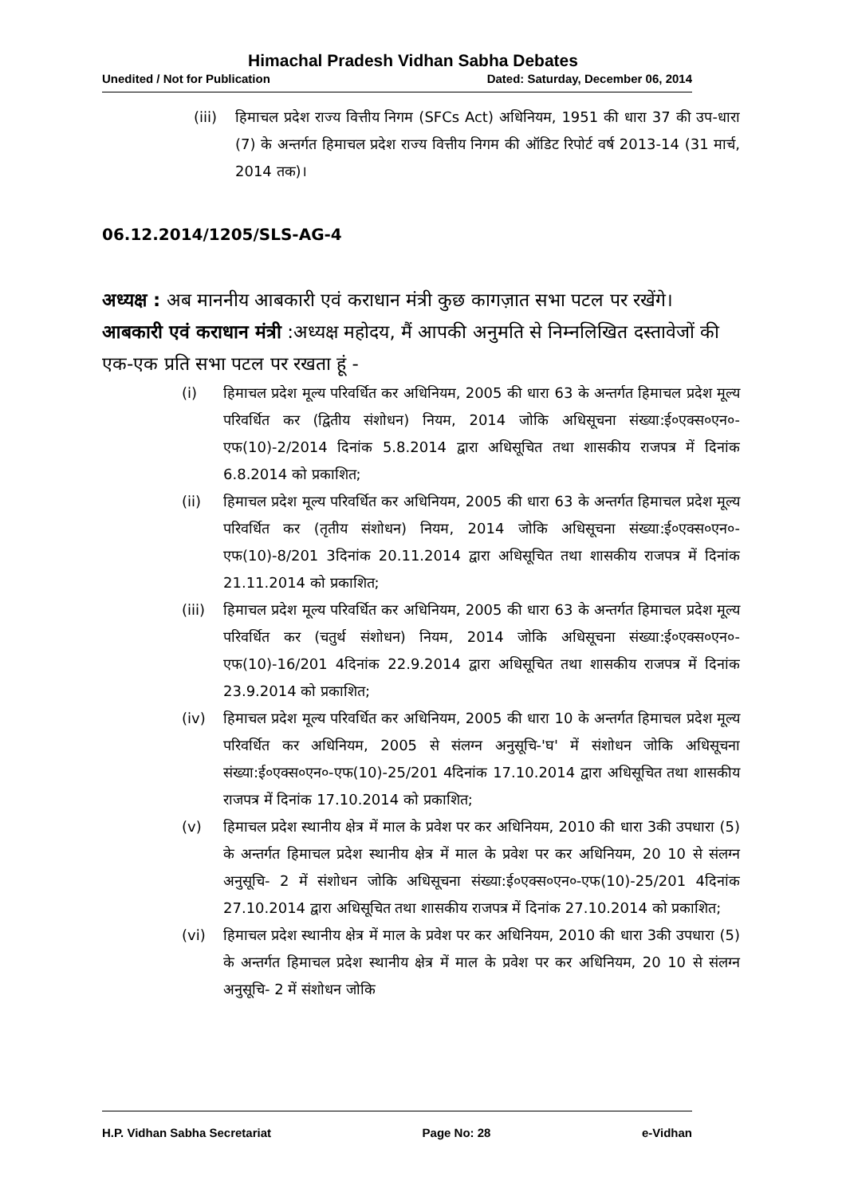Himachal Pradesh Vidhan Sabha Debates
Unedited / Not for Publication Dated: Saturday, December 06, 2014
(iii) हिमाचल प्रदेश राज्य वित्तीय निगम (SFCs Act) अधिनियम, 1951 की धारा 37 की उप-धारा (7) के अन्तर्गत हिमाचल प्रदेश राज्य वित्तीय निगम की ऑडिट रिपोर्ट वर्ष 2013-14 (31 मार्च, 2014 तक)।
06.12.2014/1205/SLS-AG-4
अध्यक्ष : अब माननीय आबकारी एवं कराधान मंत्री कुछ कागज़ात सभा पटल पर रखेंगे।
आबकारी एवं कराधान मंत्री :अध्यक्ष महोदय, मैं आपकी अनुमति से निम्नलिखित दस्तावेजों की एक-एक प्रति सभा पटल पर रखता हूं -
(i) हिमाचल प्रदेश मूल्य परिवर्धित कर अधिनियम, 2005 की धारा 63 के अन्तर्गत हिमाचल प्रदेश मूल्य परिवर्धित कर (द्वितीय संशोधन) नियम, 2014 जोकि अधिसूचना संख्या:ई०एक्स०एन०-एफ(10)-2/2014 दिनांक 5.8.2014 द्वारा अधिसूचित तथा शासकीय राजपत्र में दिनांक 6.8.2014 को प्रकाशित;
(ii) हिमाचल प्रदेश मूल्य परिवर्धित कर अधिनियम, 2005 की धारा 63 के अन्तर्गत हिमाचल प्रदेश मूल्य परिवर्धित कर (तृतीय संशोधन) नियम, 2014 जोकि अधिसूचना संख्या:ई०एक्स०एन०-एफ(10)-8/201 3दिनांक 20.11.2014 द्वारा अधिसूचित तथा शासकीय राजपत्र में दिनांक 21.11.2014 को प्रकाशित;
(iii) हिमाचल प्रदेश मूल्य परिवर्धित कर अधिनियम, 2005 की धारा 63 के अन्तर्गत हिमाचल प्रदेश मूल्य परिवर्धित कर (चतुर्थ संशोधन) नियम, 2014 जोकि अधिसूचना संख्या:ई०एक्स०एन०-एफ(10)-16/201 4दिनांक 22.9.2014 द्वारा अधिसूचित तथा शासकीय राजपत्र में दिनांक 23.9.2014 को प्रकाशित;
(iv) हिमाचल प्रदेश मूल्य परिवर्धित कर अधिनियम, 2005 की धारा 10 के अन्तर्गत हिमाचल प्रदेश मूल्य परिवर्धित कर अधिनियम, 2005 से संलग्न अनुसूचि-'घ' में संशोधन जोकि अधिसूचना संख्या:ई०एक्स०एन०-एफ(10)-25/201 4दिनांक 17.10.2014 द्वारा अधिसूचित तथा शासकीय राजपत्र में दिनांक 17.10.2014 को प्रकाशित;
(v) हिमाचल प्रदेश स्थानीय क्षेत्र में माल के प्रवेश पर कर अधिनियम, 2010 की धारा 3की उपधारा (5) के अन्तर्गत हिमाचल प्रदेश स्थानीय क्षेत्र में माल के प्रवेश पर कर अधिनियम, 20 10 से संलग्न अनुसूचि- 2 में संशोधन जोकि अधिसूचना संख्या:ई०एक्स०एन०-एफ(10)-25/201 4दिनांक 27.10.2014 द्वारा अधिसूचित तथा शासकीय राजपत्र में दिनांक 27.10.2014 को प्रकाशित;
(vi) हिमाचल प्रदेश स्थानीय क्षेत्र में माल के प्रवेश पर कर अधिनियम, 2010 की धारा 3की उपधारा (5) के अन्तर्गत हिमाचल प्रदेश स्थानीय क्षेत्र में माल के प्रवेश पर कर अधिनियम, 20 10 से संलग्न अनुसूचि- 2 में संशोधन जोकि
H.P. Vidhan Sabha Secretariat Page No: 28 e-Vidhan